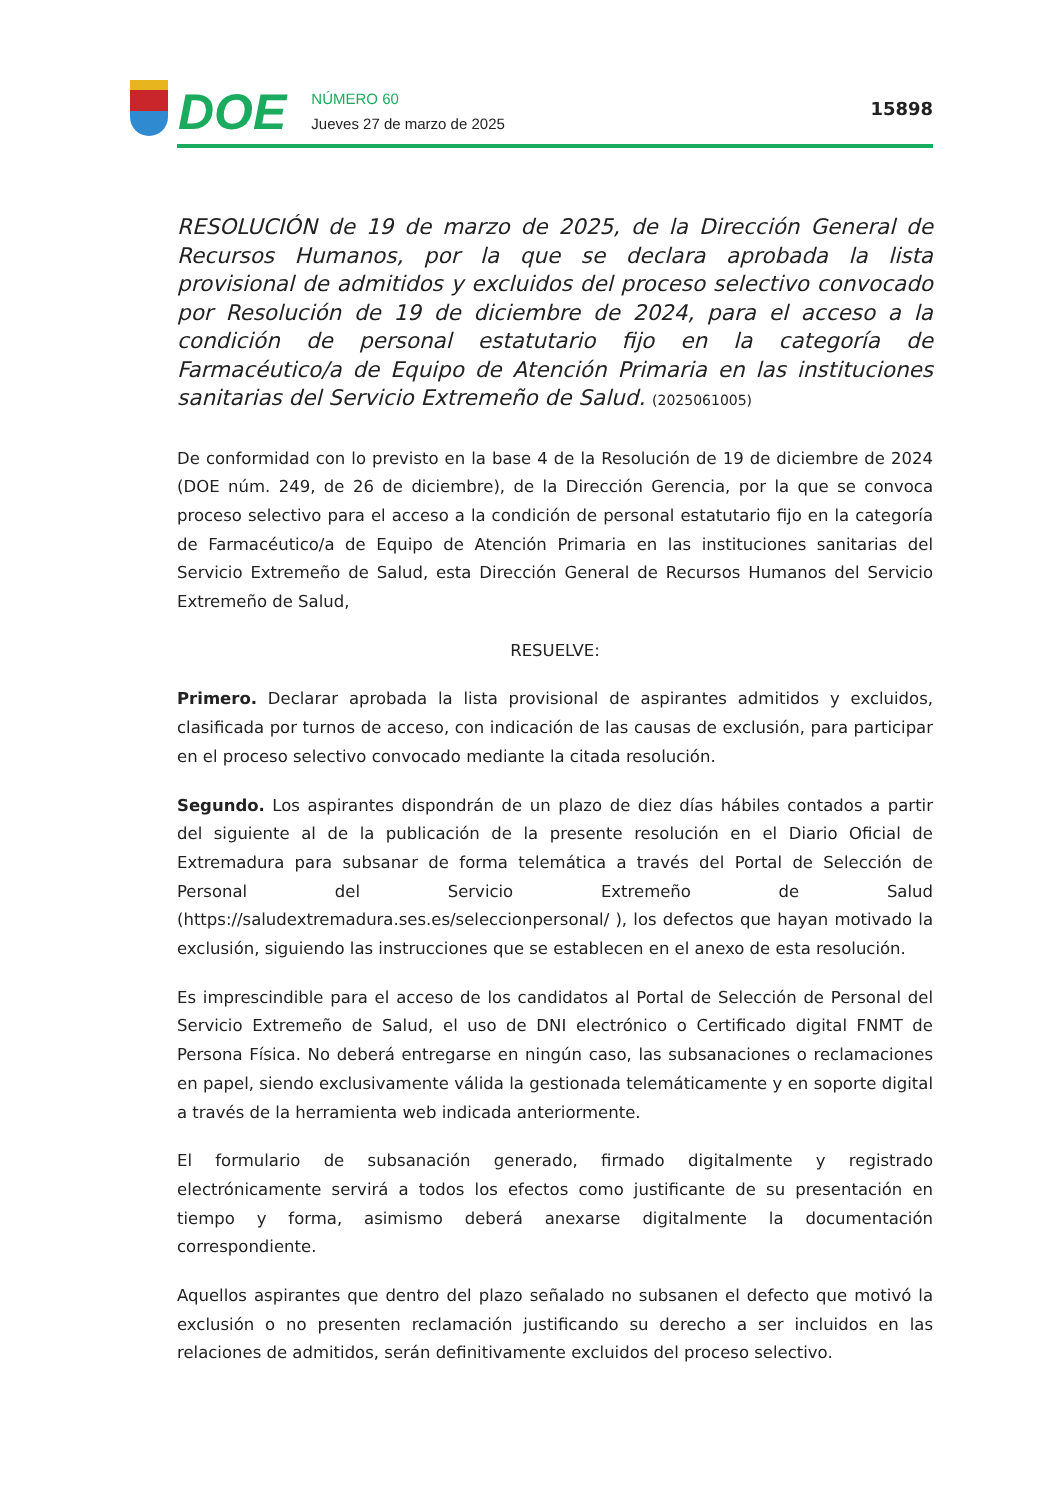DOE
NÚMERO 60
Jueves 27 de marzo de 2025
15898
RESOLUCIÓN de 19 de marzo de 2025, de la Dirección General de Recursos Humanos, por la que se declara aprobada la lista provisional de admitidos y excluidos del proceso selectivo convocado por Resolución de 19 de diciembre de 2024, para el acceso a la condición de personal estatutario fijo en la categoría de Farmacéutico/a de Equipo de Atención Primaria en las instituciones sanitarias del Servicio Extremeño de Salud. (2025061005)
De conformidad con lo previsto en la base 4 de la Resolución de 19 de diciembre de 2024 (DOE núm. 249, de 26 de diciembre), de la Dirección Gerencia, por la que se convoca proceso selectivo para el acceso a la condición de personal estatutario fijo en la categoría de Farmacéutico/a de Equipo de Atención Primaria en las instituciones sanitarias del Servicio Extremeño de Salud, esta Dirección General de Recursos Humanos del Servicio Extremeño de Salud,
RESUELVE:
Primero. Declarar aprobada la lista provisional de aspirantes admitidos y excluidos, clasificada por turnos de acceso, con indicación de las causas de exclusión, para participar en el proceso selectivo convocado mediante la citada resolución.
Segundo. Los aspirantes dispondrán de un plazo de diez días hábiles contados a partir del siguiente al de la publicación de la presente resolución en el Diario Oficial de Extremadura para subsanar de forma telemática a través del Portal de Selección de Personal del Servicio Extremeño de Salud (https://saludextremadura.ses.es/seleccionpersonal/ ), los defectos que hayan motivado la exclusión, siguiendo las instrucciones que se establecen en el anexo de esta resolución.
Es imprescindible para el acceso de los candidatos al Portal de Selección de Personal del Servicio Extremeño de Salud, el uso de DNI electrónico o Certificado digital FNMT de Persona Física. No deberá entregarse en ningún caso, las subsanaciones o reclamaciones en papel, siendo exclusivamente válida la gestionada telemáticamente y en soporte digital a través de la herramienta web indicada anteriormente.
El formulario de subsanación generado, firmado digitalmente y registrado electrónicamente servirá a todos los efectos como justificante de su presentación en tiempo y forma, asimismo deberá anexarse digitalmente la documentación correspondiente.
Aquellos aspirantes que dentro del plazo señalado no subsanen el defecto que motivó la exclusión o no presenten reclamación justificando su derecho a ser incluidos en las relaciones de admitidos, serán definitivamente excluidos del proceso selectivo.